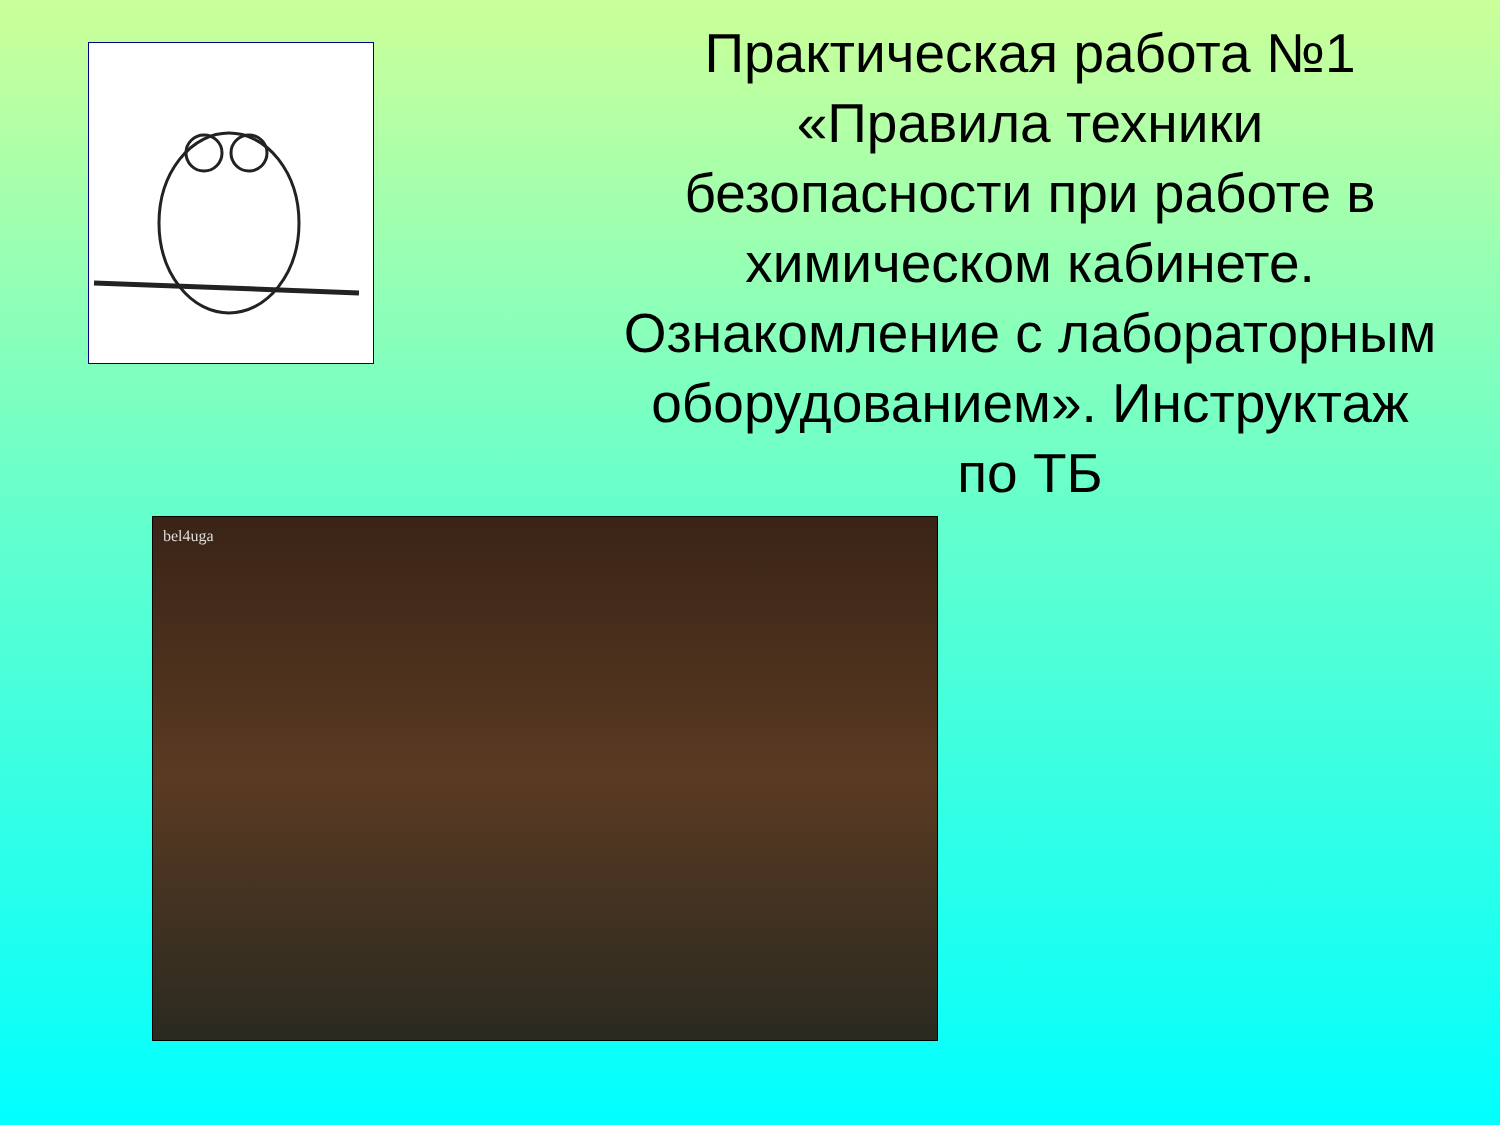bel4uga
Практическая работа №1 «Правила техники безопасности при работе в химическом кабинете. Ознакомление с лабораторным оборудованием». Инструктаж по ТБ